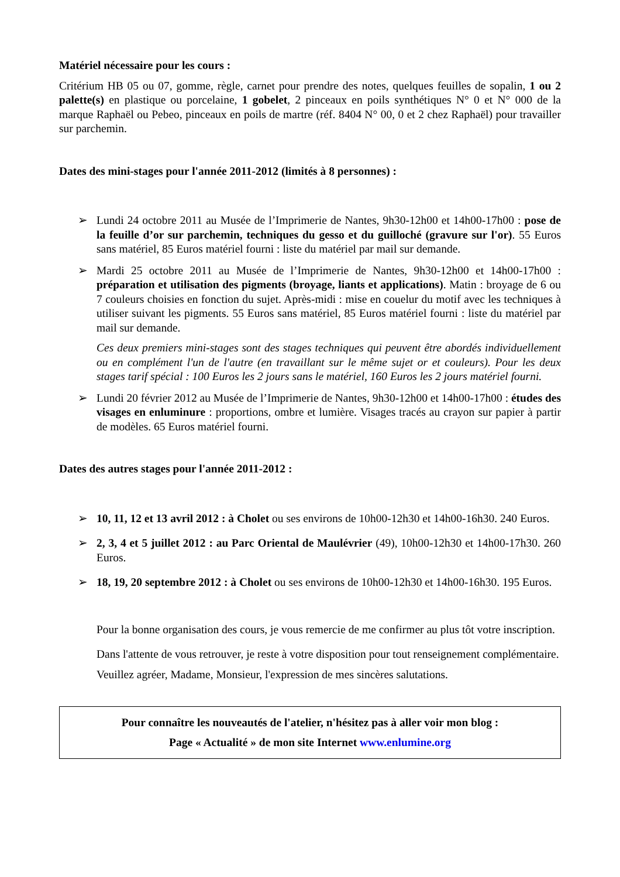Matériel nécessaire pour les cours :
Critérium HB 05 ou 07, gomme, règle, carnet pour prendre des notes, quelques feuilles de sopalin, 1 ou 2 palette(s) en plastique ou porcelaine, 1 gobelet, 2 pinceaux en poils synthétiques N° 0 et N° 000 de la marque Raphaël ou Pebeo, pinceaux en poils de martre (réf. 8404 N° 00, 0 et 2 chez Raphaël) pour travailler sur parchemin.
Dates des mini-stages pour l'année 2011-2012 (limités à 8 personnes) :
➢ Lundi 24 octobre 2011 au Musée de l’Imprimerie de Nantes, 9h30-12h00 et 14h00-17h00 : pose de la feuille d’or sur parchemin, techniques du gesso et du guilloché (gravure sur l'or). 55 Euros sans matériel, 85 Euros matériel fourni : liste du matériel par mail sur demande.
➢ Mardi 25 octobre 2011 au Musée de l’Imprimerie de Nantes, 9h30-12h00 et 14h00-17h00 : préparation et utilisation des pigments (broyage, liants et applications). Matin : broyage de 6 ou 7 couleurs choisies en fonction du sujet. Après-midi : mise en couelur du motif avec les techniques à utiliser suivant les pigments. 55 Euros sans matériel, 85 Euros matériel fourni : liste du matériel par mail sur demande.
Ces deux premiers mini-stages sont des stages techniques qui peuvent être abordés individuellement ou en complément l'un de l'autre (en travaillant sur le même sujet or et couleurs). Pour les deux stages tarif spécial : 100 Euros les 2 jours sans le matériel, 160 Euros les 2 jours matériel fourni.
➢ Lundi 20 février 2012 au Musée de l’Imprimerie de Nantes, 9h30-12h00 et 14h00-17h00 : études des visages en enluminure : proportions, ombre et lumière. Visages tracés au crayon sur papier à partir de modèles. 65 Euros matériel fourni.
Dates des autres stages pour l'année 2011-2012 :
➢ 10, 11, 12 et 13 avril 2012 : à Cholet ou ses environs de 10h00-12h30 et 14h00-16h30. 240 Euros.
➢ 2, 3, 4 et 5 juillet 2012 : au Parc Oriental de Maulévrier (49), 10h00-12h30 et 14h00-17h30. 260 Euros.
➢ 18, 19, 20 septembre 2012 : à Cholet ou ses environs de 10h00-12h30 et 14h00-16h30. 195 Euros.
Pour la bonne organisation des cours, je vous remercie de me confirmer au plus tôt votre inscription.
Dans l'attente de vous retrouver, je reste à votre disposition pour tout renseignement complémentaire.
Veuillez agréer, Madame, Monsieur, l'expression de mes sincères salutations.
Pour connaître les nouveautés de l'atelier, n'hésitez pas à aller voir mon blog :
Page « Actualité » de mon site Internet www.enlumine.org